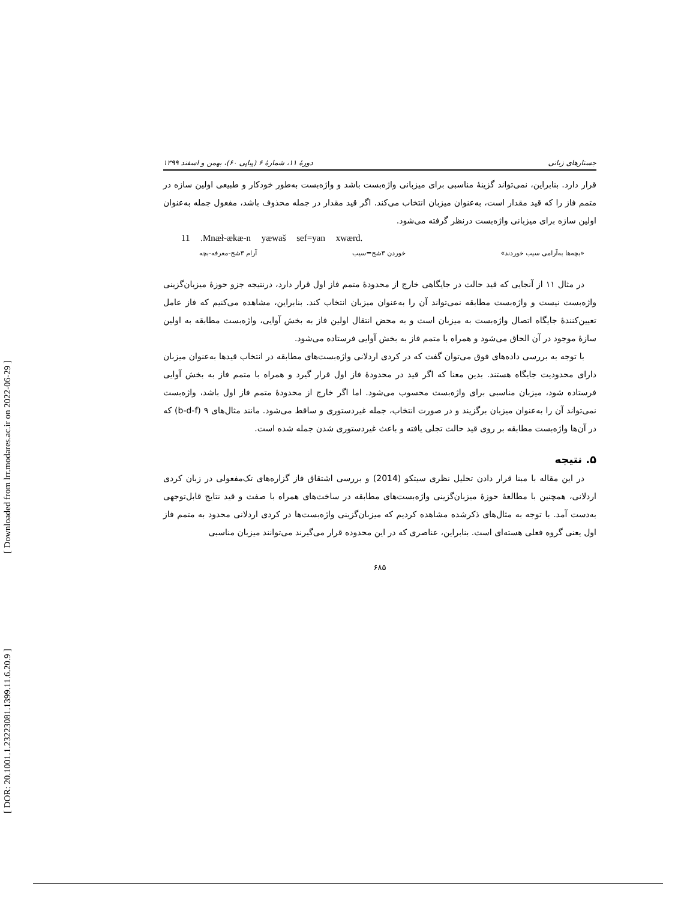[ Downloaded from lrr.modares.ac.ir on 2022-06-29 ]
[ DOR: 20.1001.1.23223081.1399.11.6.20.9 ]
جستارهای زبانی دورهٔ ۱۱، شمارهٔ ۶ (پیاپی ۶۰)، بهمن و اسفند ۱۳۹۹
قرار دارد. بنابراین، نمی‌تواند گزینهٔ مناسبی برای میزبانی واژه‌بست باشد و واژه‌بست به‌طور خودکار و طبیعی اولین سازه در متمم فاز را که قید مقدار است، به‌عنوان میزبان انتخاب می‌کند. اگر قید مقدار در جمله محذوف باشد، مفعول جمله به‌عنوان اولین سازه برای میزبانی واژه‌بست درنظر گرفته می‌شود.
11 .Mnæł-ækæ-n yæwaš sef=yan xwærd.
«بچه‌ها به‌آرامی سیب خوردند» خوردن ۳شج=سیب آرام ۳شج-معرفه-بچه
در مثال ۱۱ از آنجایی که قید حالت در جایگاهی خارج از محدودهٔ متمم فاز اول قرار دارد، درنتیجه جزو حوزهٔ میزبان‌گزینی واژه‌بست نیست و واژه‌بست مطابقه نمی‌تواند آن را به‌عنوان میزبان انتخاب کند. بنابراین، مشاهده می‌کنیم که فاز عامل تعیین‌کنندهٔ جایگاه اتصال واژه‌بست به میزبان است و به محض انتقال اولین فاز به بخش آوایی، واژه‌بست مطابقه به اولین سازهٔ موجود در آن الحاق می‌شود و همراه با متمم فاز به بخش آوایی فرستاده می‌شود.
با توجه به بررسی داده‌های فوق می‌توان گفت که در کردی اردلانی واژه‌بست‌های مطابقه در انتخاب قیدها به‌عنوان میزبان دارای محدودیت جایگاه هستند. بدین معنا که اگر قید در محدودهٔ فاز اول قرار گیرد و همراه با متمم فاز به بخش آوایی فرستاده شود، میزبان مناسبی برای واژه‌بست محسوب می‌شود. اما اگر خارج از محدودهٔ متمم فاز اول باشد، واژه‌بست نمی‌تواند آن را به‌عنوان میزبان برگزیند و در صورت انتخاب، جمله غیردستوری و ساقط می‌شود. مانند مثال‌های ۹ (b-d-f) که در آن‌ها واژه‌بست مطابقه بر روی قید حالت تجلی یافته و باعث غیردستوری شدن جمله شده است.
۵. نتیجه
در این مقاله با مبنا قرار دادن تحلیل نظری سیتکو (2014) و بررسی اشتقاق فاز گزاره‌های تک‌مفعولی در زبان کردی اردلانی، همچنین با مطالعهٔ حوزهٔ میزبان‌گزینی واژه‌بست‌های مطابقه در ساخت‌های همراه با صفت و قید نتایج قابل‌توجهی به‌دست آمد. با توجه به مثال‌های ذکرشده مشاهده کردیم که میزبان‌گزینی واژه‌بست‌ها در کردی اردلانی محدود به متمم فاز اول یعنی گروه فعلی هسته‌ای است. بنابراین، عناصری که در این محدوده قرار می‌گیرند می‌توانند میزبان مناسبی
۶۸۵